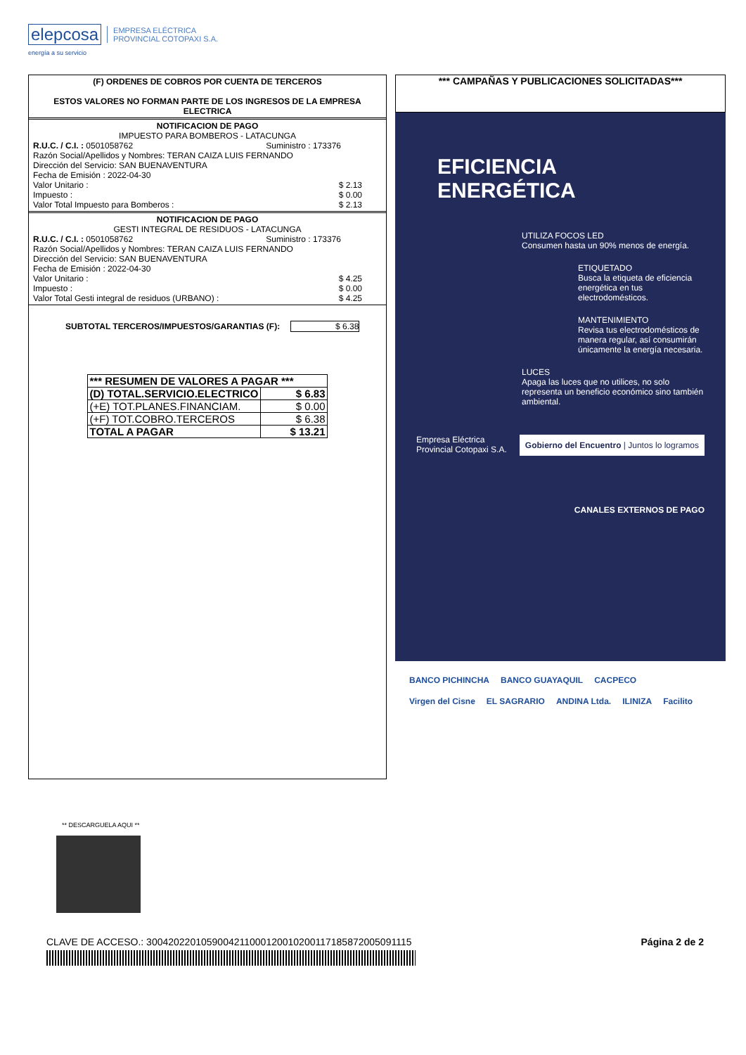elepcosa EMPRESA ELÉCTRICA
PROVINCIAL COTOPAXI S.A.
energía a su servicio
(F) ORDENES DE COBROS POR CUENTA DE TERCEROS
ESTOS VALORES NO FORMAN PARTE DE LOS INGRESOS DE LA EMPRESA ELECTRICA
NOTIFICACION DE PAGO
IMPUESTO PARA BOMBEROS - LATACUNGA
R.U.C. / C.I. : 0501058762 Suministro : 173376
Razón Social/Apellidos y Nombres: TERAN CAIZA LUIS FERNANDO
Dirección del Servicio: SAN BUENAVENTURA
Fecha de Emisión : 2022-04-30
Valor Unitario : $ 2.13
Impuesto : $ 0.00
Valor Total Impuesto para Bomberos : $ 2.13
NOTIFICACION DE PAGO
GESTI INTEGRAL DE RESIDUOS - LATACUNGA
R.U.C. / C.I. : 0501058762 Suministro : 173376
Razón Social/Apellidos y Nombres: TERAN CAIZA LUIS FERNANDO
Dirección del Servicio: SAN BUENAVENTURA
Fecha de Emisión : 2022-04-30
Valor Unitario : $ 4.25
Impuesto : $ 0.00
Valor Total Gesti integral de residuos (URBANO) : $ 4.25
SUBTOTAL TERCEROS/IMPUESTOS/GARANTIAS (F): $ 6.38
| *** RESUMEN DE VALORES A PAGAR *** | |
| (D) TOTAL.SERVICIO.ELECTRICO | $ 6.83 |
| (+E) TOT.PLANES.FINANCIAM. | $ 0.00 |
| (+F) TOT.COBRO.TERCEROS | $ 6.38 |
| TOTAL A PAGAR | $ 13.21 |
*** CAMPAÑAS Y PUBLICACIONES SOLICITADAS***
EFICIENCIA
ENERGÉTICA
UTILIZA FOCOS LED
Consumen hasta un 90% menos de energía.
ETIQUETADO
Busca la etiqueta de eficiencia energética en tus electrodomésticos.
MANTENIMIENTO
Revisa tus electrodomésticos de manera regular, así consumirán únicamente la energía necesaria.
LUCES
Apaga las luces que no utilices, no solo representa un beneficio económico sino también ambiental.
Empresa Eléctrica
Provincial Cotopaxi S.A. Gobierno del Encuentro | Juntos lo logramos
CANALES EXTERNOS DE PAGO
BANCO PICHINCHA BANCO GUAYAQUIL CACPECO Virgen del Cisne EL SAGRARIO ANDINA Ltda. ILINIZA Facilito
** DESCARGUELA AQUI **
CLAVE DE ACCESO.: 3004202201059004211000120010200117185872005091115
Página 2 de 2